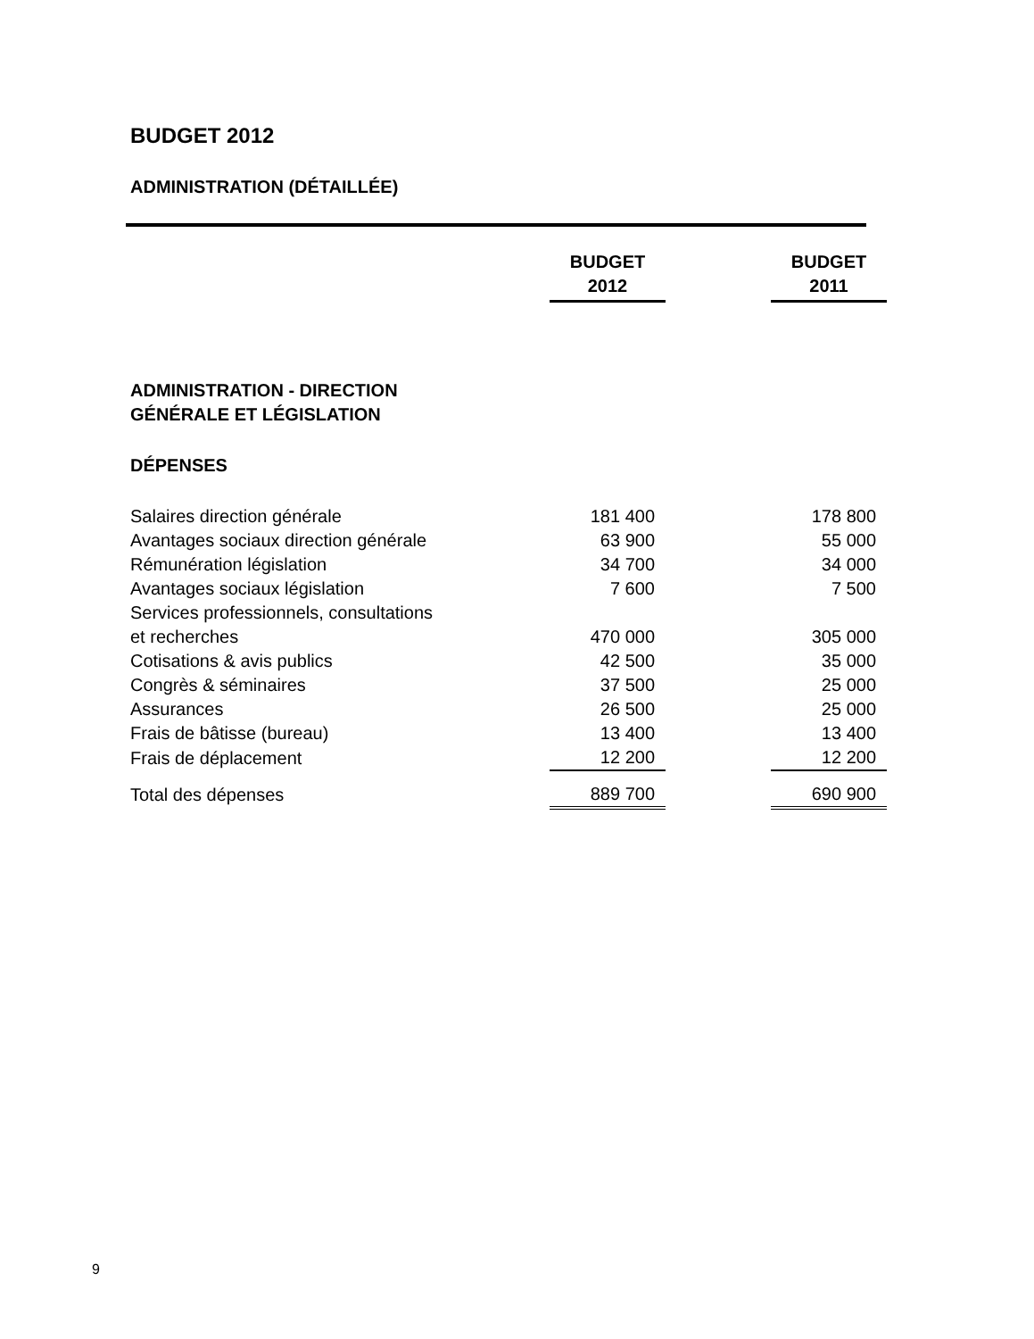BUDGET 2012
ADMINISTRATION (DÉTAILLÉE)
| | BUDGET 2012 | | BUDGET 2011 |
| --- | --- | --- | --- |
| ADMINISTRATION - DIRECTION GÉNÉRALE ET LÉGISLATION | | | |
| DÉPENSES | | | |
| Salaires direction générale | 181 400 | | 178 800 |
| Avantages sociaux direction générale | 63 900 | | 55 000 |
| Rémunération législation | 34 700 | | 34 000 |
| Avantages sociaux législation | 7 600 | | 7 500 |
| Services professionnels, consultations et recherches | 470 000 | | 305 000 |
| Cotisations & avis publics | 42 500 | | 35 000 |
| Congrès & séminaires | 37 500 | | 25 000 |
| Assurances | 26 500 | | 25 000 |
| Frais de bâtisse (bureau) | 13 400 | | 13 400 |
| Frais de déplacement | 12 200 | | 12 200 |
| Total des dépenses | 889 700 | | 690 900 |
9